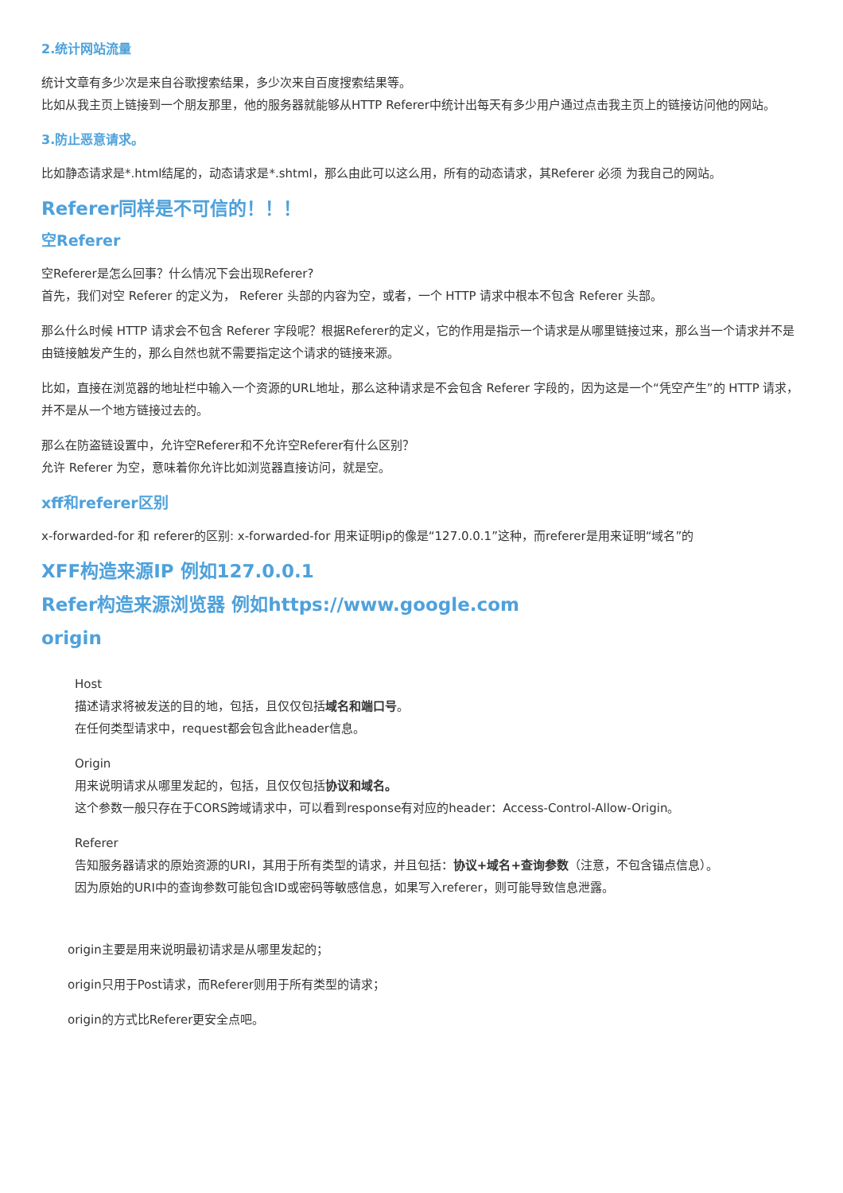2.统计网站流量
统计文章有多少次是来自谷歌搜索结果，多少次来自百度搜索结果等。
比如从我主页上链接到一个朋友那里，他的服务器就能够从HTTP Referer中统计出每天有多少用户通过点击我主页上的链接访问他的网站。
3.防止恶意请求。
比如静态请求是*.html结尾的，动态请求是*.shtml，那么由此可以这么用，所有的动态请求，其Referer 必须 为我自己的网站。
Referer同样是不可信的！！！
空Referer
空Referer是怎么回事？什么情况下会出现Referer?
首先，我们对空 Referer 的定义为， Referer 头部的内容为空，或者，一个 HTTP 请求中根本不包含 Referer 头部。
那么什么时候 HTTP 请求会不包含 Referer 字段呢？根据Referer的定义，它的作用是指示一个请求是从哪里链接过来，那么当一个请求并不是由链接触发产生的，那么自然也就不需要指定这个请求的链接来源。
比如，直接在浏览器的地址栏中输入一个资源的URL地址，那么这种请求是不会包含 Referer 字段的，因为这是一个“凭空产生”的 HTTP 请求，并不是从一个地方链接过去的。
那么在防盗链设置中，允许空Referer和不允许空Referer有什么区别？
允许 Referer 为空，意味着你允许比如浏览器直接访问，就是空。
xff和referer区别
x-forwarded-for 和 referer的区别: x-forwarded-for 用来证明ip的像是“127.0.0.1”这种，而referer是用来证明“域名”的
XFF构造来源IP 例如127.0.0.1
Refer构造来源浏览器 例如https://www.google.com
origin
Host
描述请求将被发送的目的地，包括，且仅仅包括域名和端口号。
在任何类型请求中，request都会包含此header信息。
Origin
用来说明请求从哪里发起的，包括，且仅仅包括协议和域名。
这个参数一般只存在于CORS跨域请求中，可以看到response有对应的header：Access-Control-Allow-Origin。
Referer
告知服务器请求的原始资源的URI，其用于所有类型的请求，并且包括：协议+域名+查询参数（注意，不包含锚点信息）。
因为原始的URI中的查询参数可能包含ID或密码等敏感信息，如果写入referer，则可能导致信息泄露。
origin主要是用来说明最初请求是从哪里发起的；
origin只用于Post请求，而Referer则用于所有类型的请求；
origin的方式比Referer更安全点吧。